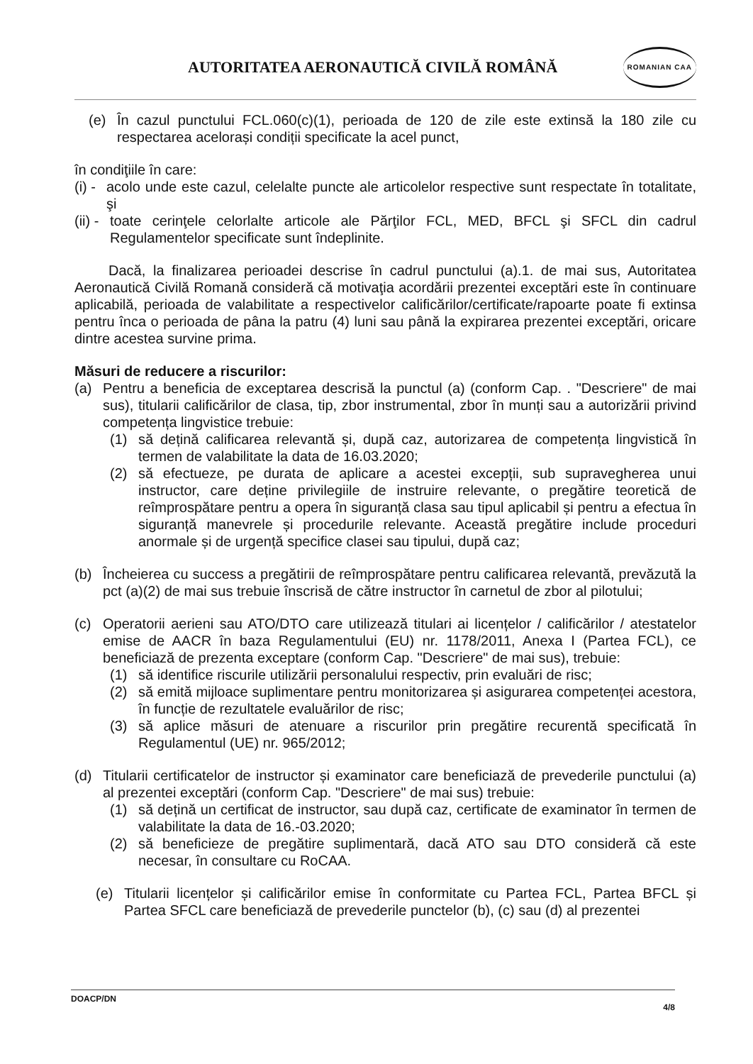AUTORITATEA AERONAUTICĂ CIVILĂ ROMÂNĂ
ROMANIAN CAA
(e) În cazul punctului FCL.060(c)(1), perioada de 120 de zile este extinsă la 180 zile cu respectarea acelorași condiții specificate la acel punct,
în condiţiile în care:
(i) - acolo unde este cazul, celelalte puncte ale articolelor respective sunt respectate în totalitate, şi
(ii) - toate cerinţele celorlalte articole ale Părţilor FCL, MED, BFCL şi SFCL din cadrul Regulamentelor specificate sunt îndeplinite.
Dacă, la finalizarea perioadei descrise în cadrul punctului (a).1. de mai sus, Autoritatea Aeronautică Civilă Romană consideră că motivaţia acordării prezentei exceptări este în continuare aplicabilă, perioada de valabilitate a respectivelor calificărilor/certificate/rapoarte poate fi extinsa pentru înca o perioada de pâna la patru (4) luni sau până la expirarea prezentei exceptări, oricare dintre acestea survine prima.
Măsuri de reducere a riscurilor:
(a) Pentru a beneficia de exceptarea descrisă la punctul (a) (conform Cap. . "Descriere" de mai sus), titularii calificărilor de clasa, tip, zbor instrumental, zbor în munți sau a autorizării privind competența lingvistice trebuie:
(1) să dețină calificarea relevantă și, după caz, autorizarea de competența lingvistică în termen de valabilitate la data de 16.03.2020;
(2) să efectueze, pe durata de aplicare a acestei excepții, sub supravegherea unui instructor, care deține privilegiile de instruire relevante, o pregătire teoretică de reîmprospătare pentru a opera în siguranță clasa sau tipul aplicabil și pentru a efectua în siguranță manevrele și procedurile relevante. Această pregătire include proceduri anormale și de urgență specifice clasei sau tipului, după caz;
(b) Încheierea cu success a pregătirii de reîmprospătare pentru calificarea relevantă, prevăzută la pct (a)(2) de mai sus trebuie înscrisă de către instructor în carnetul de zbor al pilotului;
(c) Operatorii aerieni sau ATO/DTO care utilizează titulari ai licențelor / calificărilor / atestatelor emise de AACR în baza Regulamentului (EU) nr. 1178/2011, Anexa I (Partea FCL), ce beneficiază de prezenta exceptare (conform Cap. "Descriere" de mai sus), trebuie:
(1) să identifice riscurile utilizării personalului respectiv, prin evaluări de risc;
(2) să emită mijloace suplimentare pentru monitorizarea și asigurarea competenței acestora, în funcție de rezultatele evaluărilor de risc;
(3) să aplice măsuri de atenuare a riscurilor prin pregătire recurentă specificată în Regulamentul (UE) nr. 965/2012;
(d) Titularii certificatelor de instructor și examinator care beneficiază de prevederile punctului (a) al prezentei exceptări (conform Cap. "Descriere" de mai sus) trebuie:
(1) să dețină un certificat de instructor, sau după caz, certificate de examinator în termen de valabilitate la data de 16.-03.2020;
(2) să beneficieze de pregătire suplimentară, dacă ATO sau DTO consideră că este necesar, în consultare cu RoCAA.
(e) Titularii licențelor și calificărilor emise în conformitate cu Partea FCL, Partea BFCL și Partea SFCL care beneficiază de prevederile punctelor (b), (c) sau (d) al prezentei
DOACP/DN 4/8